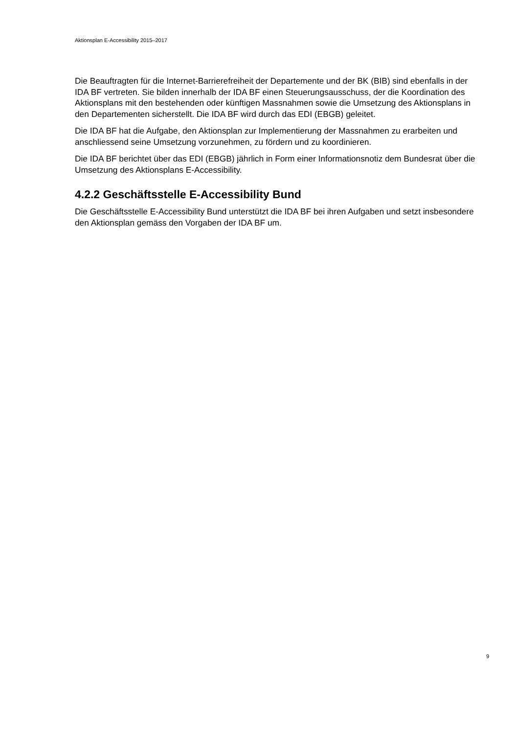Aktionsplan E-Accessibility 2015–2017
Die Beauftragten für die Internet-Barrierefreiheit der Departemente und der BK (BIB) sind ebenfalls in der IDA BF vertreten. Sie bilden innerhalb der IDA BF einen Steuerungsausschuss, der die Koordination des Aktionsplans mit den bestehenden oder künftigen Massnahmen sowie die Umsetzung des Aktionsplans in den Departementen sicherstellt. Die IDA BF wird durch das EDI (EBGB) geleitet.
Die IDA BF hat die Aufgabe, den Aktionsplan zur Implementierung der Massnahmen zu erarbeiten und anschliessend seine Umsetzung vorzunehmen, zu fördern und zu koordinieren.
Die IDA BF berichtet über das EDI (EBGB) jährlich in Form einer Informationsnotiz dem Bundesrat über die Umsetzung des Aktionsplans E-Accessibility.
4.2.2 Geschäftsstelle E-Accessibility Bund
Die Geschäftsstelle E-Accessibility Bund unterstützt die IDA BF bei ihren Aufgaben und setzt insbesondere den Aktionsplan gemäss den Vorgaben der IDA BF um.
9